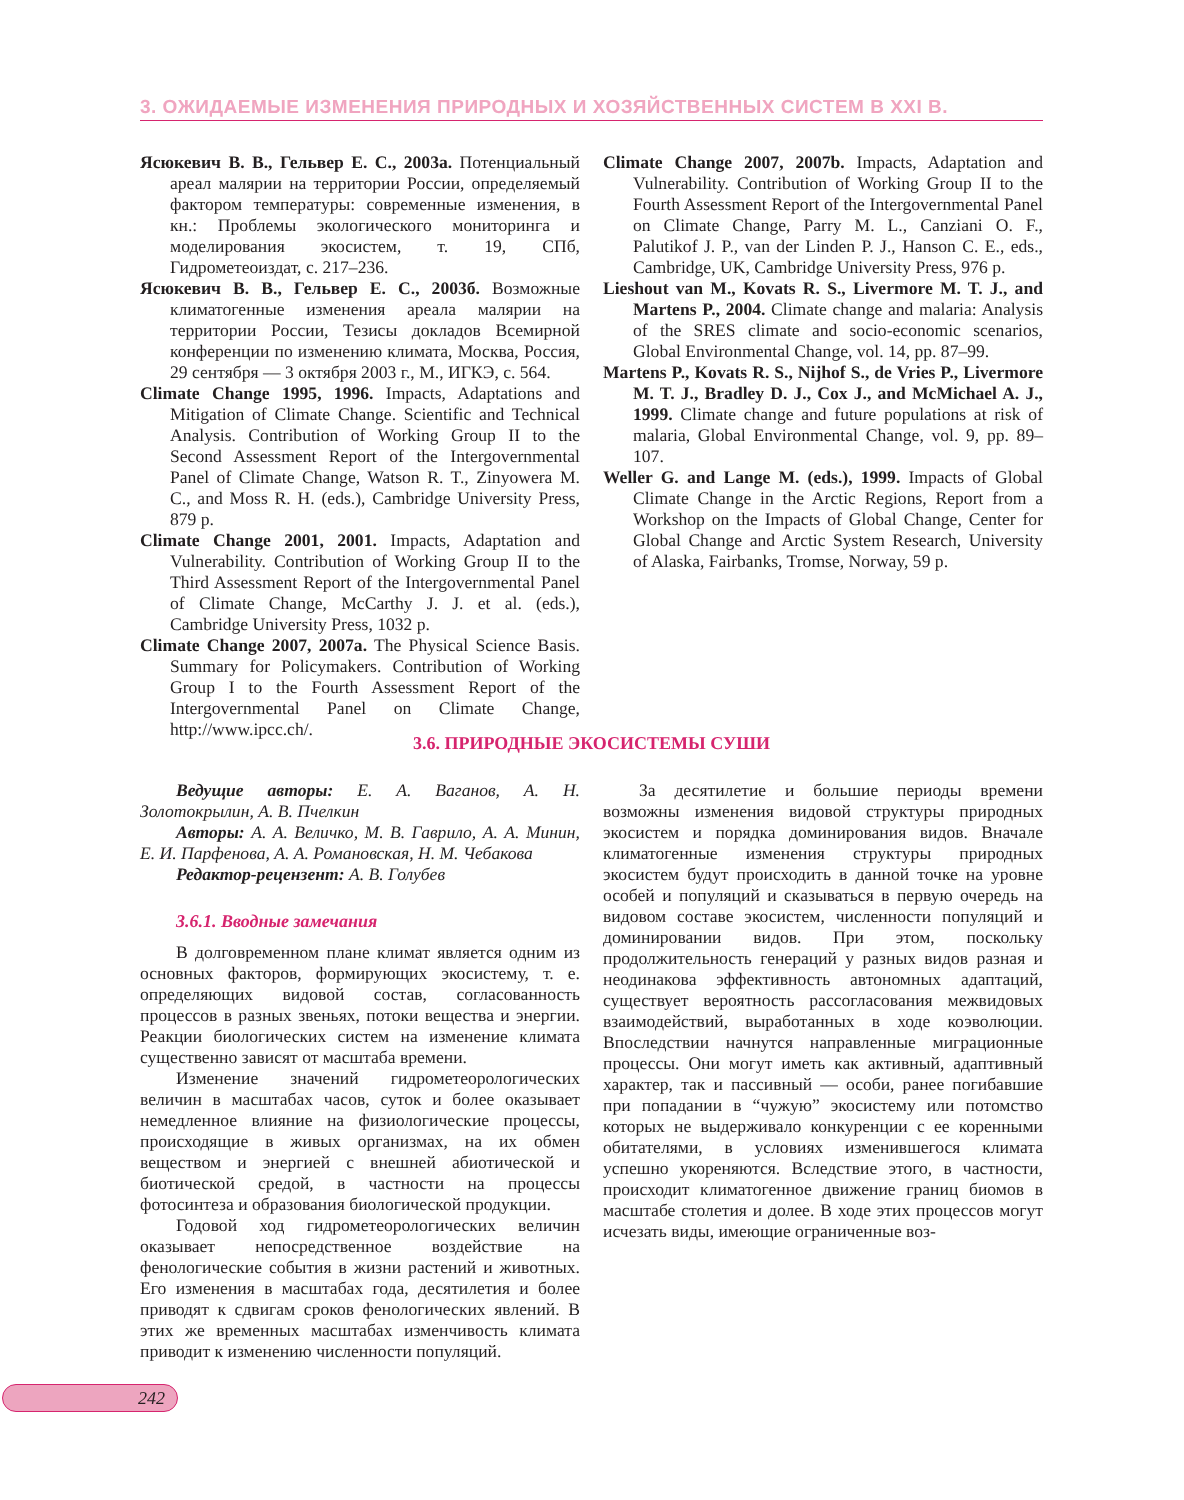3. ОЖИДАЕМЫЕ ИЗМЕНЕНИЯ ПРИРОДНЫХ И ХОЗЯЙСТВЕННЫХ СИСТЕМ В XXI В.
Ясюкевич В. В., Гельвер Е. С., 2003а. Потенциальный ареал малярии на территории России, определяемый фактором температуры: современные изменения, в кн.: Проблемы экологического мониторинга и моделирования экосистем, т. 19, СПб, Гидрометеоиздат, с. 217–236.
Ясюкевич В. В., Гельвер Е. С., 2003б. Возможные климатогенные изменения ареала малярии на территории России, Тезисы докладов Всемирной конференции по изменению климата, Москва, Россия, 29 сентября — 3 октября 2003 г., М., ИГКЭ, с. 564.
Climate Change 1995, 1996. Impacts, Adaptations and Mitigation of Climate Change. Scientific and Technical Analysis. Contribution of Working Group II to the Second Assessment Report of the Intergovernmental Panel of Climate Change, Watson R. T., Zinyowera M. C., and Moss R. H. (eds.), Cambridge University Press, 879 p.
Climate Change 2001, 2001. Impacts, Adaptation and Vulnerability. Contribution of Working Group II to the Third Assessment Report of the Intergovernmental Panel of Climate Change, McCarthy J. J. et al. (eds.), Cambridge University Press, 1032 p.
Climate Change 2007, 2007a. The Physical Science Basis. Summary for Policymakers. Contribution of Working Group I to the Fourth Assessment Report of the Intergovernmental Panel on Climate Change, http://www.ipcc.ch/.
Climate Change 2007, 2007b. Impacts, Adaptation and Vulnerability. Contribution of Working Group II to the Fourth Assessment Report of the Intergovernmental Panel on Climate Change, Parry M. L., Canziani O. F., Palutikof J. P., van der Linden P. J., Hanson C. E., eds., Cambridge, UK, Cambridge University Press, 976 p.
Lieshout van M., Kovats R. S., Livermore M. T. J., and Martens P., 2004. Climate change and malaria: Analysis of the SRES climate and socio-economic scenarios, Global Environmental Change, vol. 14, pp. 87–99.
Martens P., Kovats R. S., Nijhof S., de Vries P., Livermore M. T. J., Bradley D. J., Cox J., and McMichael A. J., 1999. Climate change and future populations at risk of malaria, Global Environmental Change, vol. 9, pp. 89–107.
Weller G. and Lange M. (eds.), 1999. Impacts of Global Climate Change in the Arctic Regions, Report from a Workshop on the Impacts of Global Change, Center for Global Change and Arctic System Research, University of Alaska, Fairbanks, Tromse, Norway, 59 p.
3.6. ПРИРОДНЫЕ ЭКОСИСТЕМЫ СУШИ
Ведущие авторы: Е. А. Ваганов, А. Н. Золотокрылин, А. В. Пчелкин
Авторы: А. А. Величко, М. В. Гаврило, А. А. Минин, Е. И. Парфенова, А. А. Романовская, Н. М. Чебакова
Редактор-рецензент: А. В. Голубев
3.6.1. Вводные замечания
В долговременном плане климат является одним из основных факторов, формирующих экосистему, т. е. определяющих видовой состав, согласованность процессов в разных звеньях, потоки вещества и энергии. Реакции биологических систем на изменение климата существенно зависят от масштаба времени.
Изменение значений гидрометеорологических величин в масштабах часов, суток и более оказывает немедленное влияние на физиологические процессы, происходящие в живых организмах, на их обмен веществом и энергией с внешней абиотической и биотической средой, в частности на процессы фотосинтеза и образования биологической продукции.
Годовой ход гидрометеорологических величин оказывает непосредственное воздействие на фенологические события в жизни растений и животных. Его изменения в масштабах года, десятилетия и более приводят к сдвигам сроков фенологических явлений. В этих же временных масштабах изменчивость климата приводит к изменению численности популяций.
За десятилетие и большие периоды времени возможны изменения видовой структуры природных экосистем и порядка доминирования видов. Вначале климатогенные изменения структуры природных экосистем будут происходить в данной точке на уровне особей и популяций и сказываться в первую очередь на видовом составе экосистем, численности популяций и доминировании видов. При этом, поскольку продолжительность генераций у разных видов разная и неодинакова эффективность автономных адаптаций, существует вероятность рассогласования межвидовых взаимодействий, выработанных в ходе коэволюции. Впоследствии начнутся направленные миграционные процессы. Они могут иметь как активный, адаптивный характер, так и пассивный — особи, ранее погибавшие при попадании в “чужую” экосистему или потомство которых не выдерживало конкуренции с ее коренными обитателями, в условиях изменившегося климата успешно укореняются. Вследствие этого, в частности, происходит климатогенное движение границ биомов в масштабе столетия и долее. В ходе этих процессов могут исчезать виды, имеющие ограниченные воз-
242